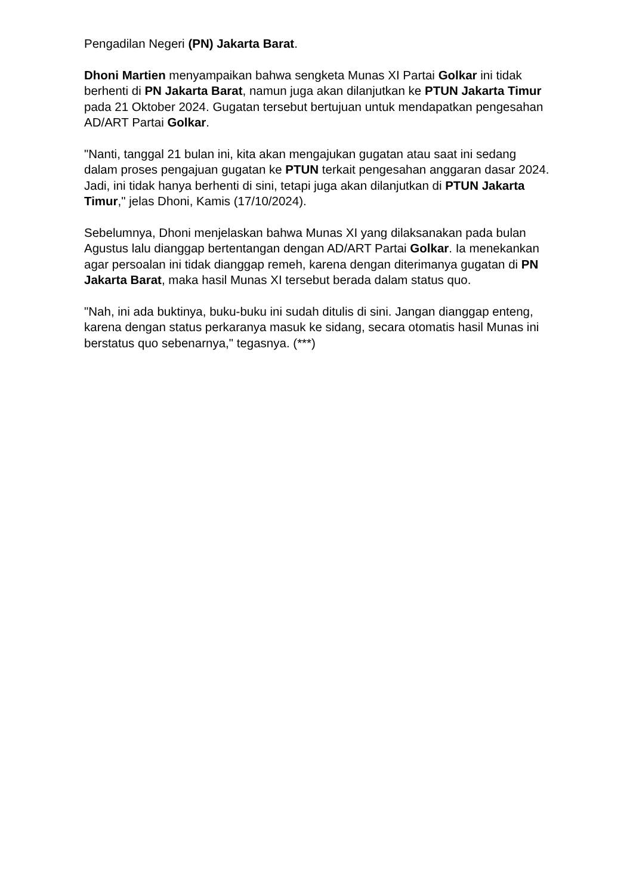Pengadilan Negeri (PN) Jakarta Barat.
Dhoni Martien menyampaikan bahwa sengketa Munas XI Partai Golkar ini tidak berhenti di PN Jakarta Barat, namun juga akan dilanjutkan ke PTUN Jakarta Timur pada 21 Oktober 2024. Gugatan tersebut bertujuan untuk mendapatkan pengesahan AD/ART Partai Golkar.
"Nanti, tanggal 21 bulan ini, kita akan mengajukan gugatan atau saat ini sedang dalam proses pengajuan gugatan ke PTUN terkait pengesahan anggaran dasar 2024. Jadi, ini tidak hanya berhenti di sini, tetapi juga akan dilanjutkan di PTUN Jakarta Timur," jelas Dhoni, Kamis (17/10/2024).
Sebelumnya, Dhoni menjelaskan bahwa Munas XI yang dilaksanakan pada bulan Agustus lalu dianggap bertentangan dengan AD/ART Partai Golkar. Ia menekankan agar persoalan ini tidak dianggap remeh, karena dengan diterimanya gugatan di PN Jakarta Barat, maka hasil Munas XI tersebut berada dalam status quo.
"Nah, ini ada buktinya, buku-buku ini sudah ditulis di sini. Jangan dianggap enteng, karena dengan status perkaranya masuk ke sidang, secara otomatis hasil Munas ini berstatus quo sebenarnya," tegasnya. (***)